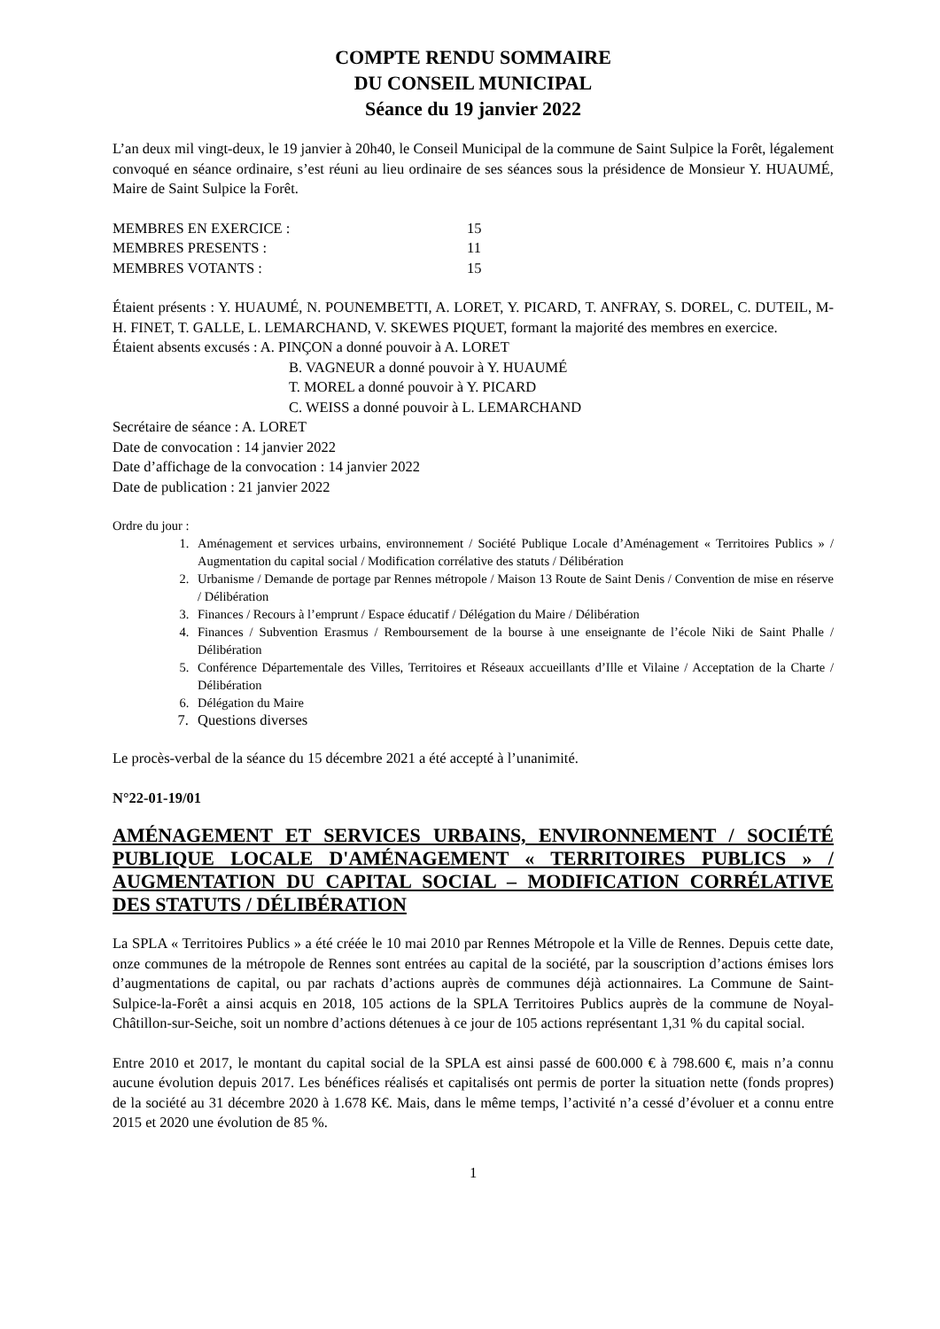COMPTE RENDU SOMMAIRE
DU CONSEIL MUNICIPAL
Séance du 19 janvier 2022
L’an deux mil vingt-deux, le 19 janvier à 20h40, le Conseil Municipal de la commune de Saint Sulpice la Forêt, légalement convoqué en séance ordinaire, s’est réuni au lieu ordinaire de ses séances sous la présidence de Monsieur Y. HUAUMÉ, Maire de Saint Sulpice la Forêt.
MEMBRES EN EXERCICE : 15
MEMBRES PRESENTS : 11
MEMBRES VOTANTS : 15
Étaient présents : Y. HUAUMÉ, N. POUNEMBETTI, A. LORET, Y. PICARD, T. ANFRAY, S. DOREL, C. DUTEIL, M-H. FINET, T. GALLE, L. LEMARCHAND, V. SKEWES PIQUET, formant la majorité des membres en exercice.
Étaient absents excusés : A. PINÇON a donné pouvoir à A. LORET
B. VAGNEUR a donné pouvoir à Y. HUAUMÉ
T. MOREL a donné pouvoir à Y. PICARD
C. WEISS a donné pouvoir à L. LEMARCHAND
Secrétaire de séance : A. LORET
Date de convocation : 14 janvier 2022
Date d’affichage de la convocation : 14 janvier 2022
Date de publication : 21 janvier 2022
Ordre du jour :
1. Aménagement et services urbains, environnement / Société Publique Locale d’Aménagement « Territoires Publics » / Augmentation du capital social / Modification corrélative des statuts / Délibération
2. Urbanisme / Demande de portage par Rennes métropole / Maison 13 Route de Saint Denis / Convention de mise en réserve / Délibération
3. Finances / Recours à l’emprunt / Espace éducatif / Délégation du Maire / Délibération
4. Finances / Subvention Erasmus / Remboursement de la bourse à une enseignante de l’école Niki de Saint Phalle / Délibération
5. Conférence Départementale des Villes, Territoires et Réseaux accueillants d’Ille et Vilaine / Acceptation de la Charte / Délibération
6. Délégation du Maire
7. Questions diverses
Le procès-verbal de la séance du 15 décembre 2021 a été accepté à l’unanimité.
N°22-01-19/01
AMÉNAGEMENT ET SERVICES URBAINS, ENVIRONNEMENT / SOCIÉTÉ PUBLIQUE LOCALE D'AMÉNAGEMENT « TERRITOIRES PUBLICS » / AUGMENTATION DU CAPITAL SOCIAL – MODIFICATION CORRÉLATIVE DES STATUTS / DÉLIBÉRATION
La SPLA « Territoires Publics » a été créée le 10 mai 2010 par Rennes Métropole et la Ville de Rennes. Depuis cette date, onze communes de la métropole de Rennes sont entrées au capital de la société, par la souscription d’actions émises lors d’augmentations de capital, ou par rachats d’actions auprès de communes déjà actionnaires. La Commune de Saint-Sulpice-la-Forêt a ainsi acquis en 2018, 105 actions de la SPLA Territoires Publics auprès de la commune de Noyal-Châtillon-sur-Seiche, soit un nombre d’actions détenues à ce jour de 105 actions représentant 1,31 % du capital social.
Entre 2010 et 2017, le montant du capital social de la SPLA est ainsi passé de 600.000 € à 798.600 €, mais n’a connu aucune évolution depuis 2017. Les bénéfices réalisés et capitalisés ont permis de porter la situation nette (fonds propres) de la société au 31 décembre 2020 à 1.678 K€. Mais, dans le même temps, l’activité n’a cessé d’évoluer et a connu entre 2015 et 2020 une évolution de 85 %.
1